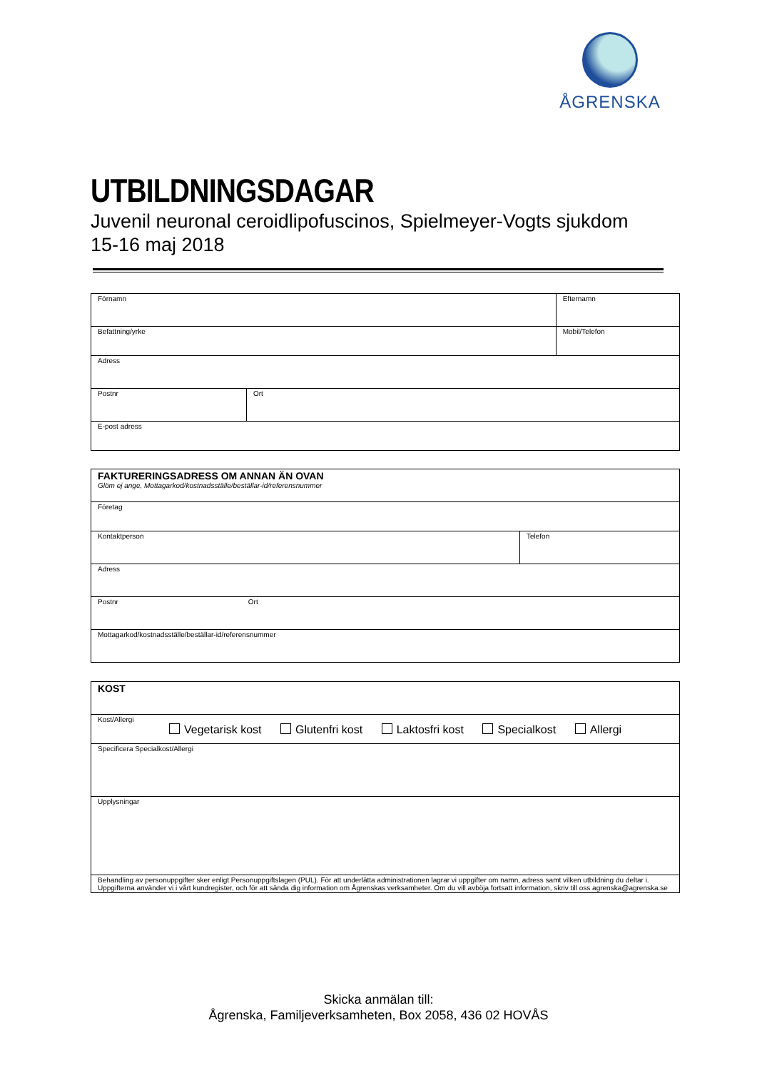ÅGRENSKA
UTBILDNINGSDAGAR
Juvenil neuronal ceroidlipofuscinos, Spielmeyer-Vogts sjukdom
15-16 maj 2018
| Förnamn | | Efternamn |
| Befattning/yrke | | Mobil/Telefon |
| Adress | | |
| Postnr | Ort | |
| E-post adress | | |
| FAKTURERINGSADRESS OM ANNAN ÄN OVAN Glöm ej ange, Mottagarkod/kostnadsställe/beställar-id/referensnummer | |
| Företag | |
| Kontaktperson | Telefon |
| Adress | |
| Postnr Ort | |
| Mottagarkod/kostnadsställe/beställar-id/referensnummer | |
| KOST |
| Kost/Allergi Vegetarisk kost Glutenfri kost Laktosfri kost Specialkost Allergi |
| Specificera Specialkost/Allergi |
| Upplysningar |
| Behandling av personuppgifter sker enligt Personuppgiftslagen (PUL). För att underlätta administrationen lagrar vi uppgifter om namn, adress samt vilken utbildning du deltar i. Uppgifterna använder vi i vårt kundregister, och för att sända dig information om Ågrenskas verksamheter. Om du vill avböja fortsatt information, skriv till oss agrenska@agrenska.se |
Skicka anmälan till:
Ågrenska, Familjeverksamheten, Box 2058, 436 02 HOVÅS